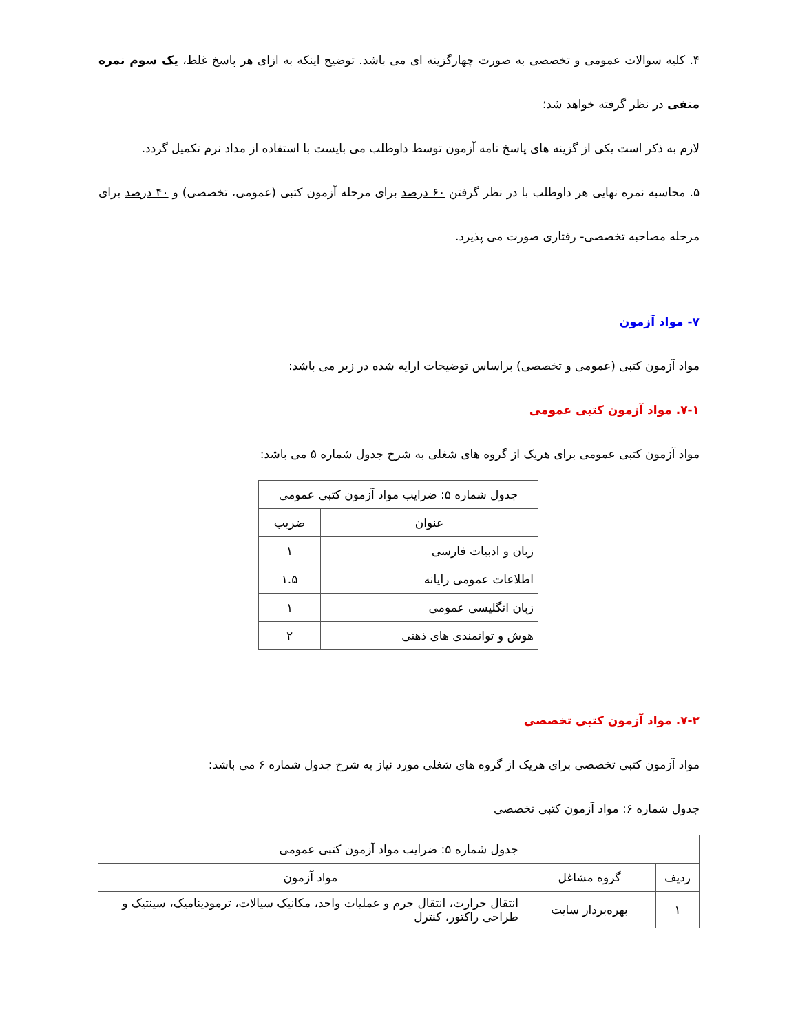۴. کلیه سوالات عمومی و تخصصی به صورت چهارگزینه ای می باشد. توضیح اینکه به ازای هر پاسخ غلط، یک سوم نمره منفی در نظر گرفته خواهد شد؛
لازم به ذکر است یکی از گزینه های پاسخ نامه آزمون توسط داوطلب می بایست با استفاده از مداد نرم تکمیل گردد.
۵. محاسبه نمره نهایی هر داوطلب با در نظر گرفتن ۶۰ درصد برای مرحله آزمون کتبی (عمومی، تخصصی) و ۴۰ درصد برای مرحله مصاحبه تخصصی- رفتاری صورت می پذیرد.
۷- مواد آزمون
مواد آزمون کتبی (عمومی و تخصصی) براساس توضیحات ارایه شده در زیر می باشد:
۷-۱. مواد آزمون کتبی عمومی
مواد آزمون کتبی عمومی برای هریک از گروه های شغلی به شرح جدول شماره ۵ می باشد:
| جدول شماره ۵: ضرایب مواد آزمون کتبی عمومی | |
| --- | --- |
| عنوان | ضریب |
| زبان و ادبیات فارسی | ۱ |
| اطلاعات عمومی رایانه | ۱.۵ |
| زبان انگلیسی عمومی | ۱ |
| هوش و توانمندی های ذهنی | ۲ |
۷-۲. مواد آزمون کتبی تخصصی
مواد آزمون کتبی تخصصی برای هریک از گروه های شغلی مورد نیاز به شرح جدول شماره ۶ می باشد:
جدول شماره ۶: مواد آزمون کتبی تخصصی
| جدول شماره ۵: ضرایب مواد آزمون کتبی عمومی | | |
| --- | --- | --- |
| ردیف | گروه مشاغل | مواد آزمون |
| ۱ | بهره‌بردار سایت | انتقال حرارت، انتقال جرم و عملیات واحد، مکانیک سیالات، ترمودینامیک، سینتیک و طراحی راکتور، کنترل |